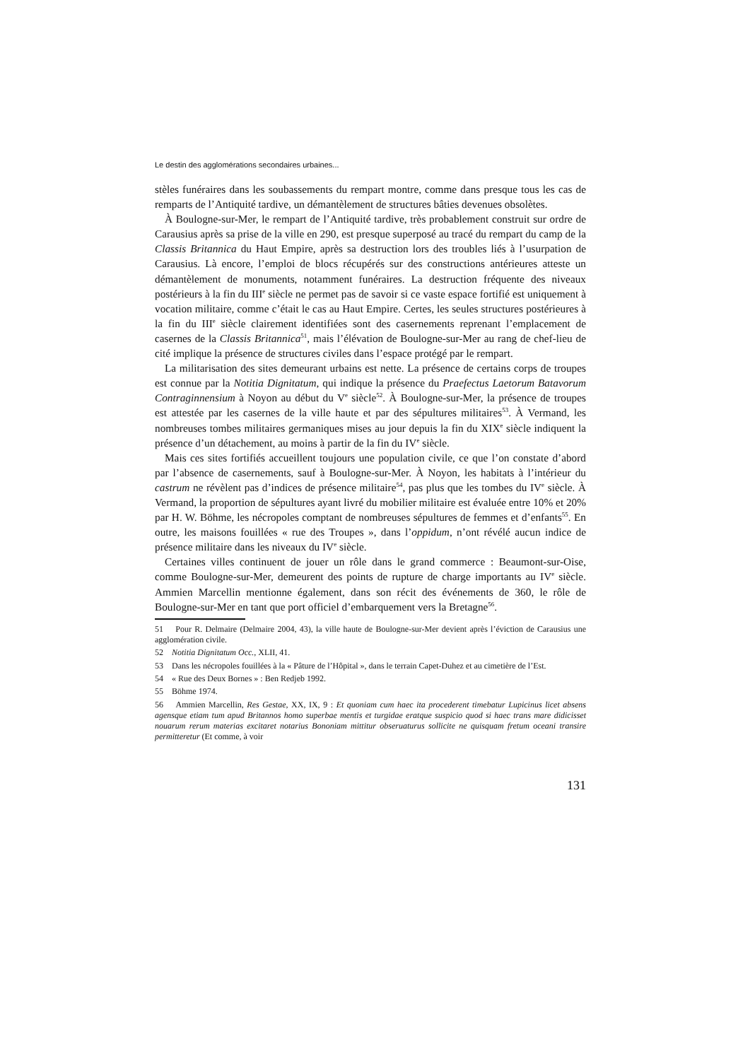Le destin des agglomérations secondaires urbaines...
stèles funéraires dans les soubassements du rempart montre, comme dans presque tous les cas de remparts de l’Antiquité tardive, un démantèlement de structures bâties devenues obsolètes.
À Boulogne-sur-Mer, le rempart de l’Antiquité tardive, très probablement construit sur ordre de Carausius après sa prise de la ville en 290, est presque superposé au tracé du rempart du camp de la Classis Britannica du Haut Empire, après sa destruction lors des troubles liés à l’usurpation de Carausius. Là encore, l’emploi de blocs récupérés sur des constructions antérieures atteste un démantèlement de monuments, notamment funéraires. La destruction fréquente des niveaux postérieurs à la fin du III<sup>e</sup> siècle ne permet pas de savoir si ce vaste espace fortifié est uniquement à vocation militaire, comme c’était le cas au Haut Empire. Certes, les seules structures postérieures à la fin du III<sup>e</sup> siècle clairement identifiées sont des casernements reprenant l’emplacement de casernes de la Classis Britannica<sup>51</sup>, mais l’élévation de Boulogne-sur-Mer au rang de chef-lieu de cité implique la présence de structures civiles dans l’espace protégé par le rempart.
La militarisation des sites demeurant urbains est nette. La présence de certains corps de troupes est connue par la Notitia Dignitatum, qui indique la présence du Praefectus Laetorum Batavorum Contraginnensium à Noyon au début du V<sup>e</sup> siècle<sup>52</sup>. À Boulogne-sur-Mer, la présence de troupes est attestée par les casernes de la ville haute et par des sépultures militaires<sup>53</sup>. À Vermand, les nombreuses tombes militaires germaniques mises au jour depuis la fin du XIX<sup>e</sup> siècle indiquent la présence d’un détachement, au moins à partir de la fin du IV<sup>e</sup> siècle.
Mais ces sites fortifiés accueillent toujours une population civile, ce que l’on constate d’abord par l’absence de casernements, sauf à Boulogne-sur-Mer. À Noyon, les habitats à l’intérieur du castrum ne révèlent pas d’indices de présence militaire<sup>54</sup>, pas plus que les tombes du IV<sup>e</sup> siècle. À Vermand, la proportion de sépultures ayant livré du mobilier militaire est évaluée entre 10% et 20% par H. W. Böhme, les nécropoles comptant de nombreuses sépultures de femmes et d’enfants<sup>55</sup>. En outre, les maisons fouillées « rue des Troupes », dans l’oppidum, n’ont révélé aucun indice de présence militaire dans les niveaux du IV<sup>e</sup> siècle.
Certaines villes continuent de jouer un rôle dans le grand commerce : Beaumont-sur-Oise, comme Boulogne-sur-Mer, demeurent des points de rupture de charge importants au IV<sup>e</sup> siècle. Ammien Marcellin mentionne également, dans son récit des événements de 360, le rôle de Boulogne-sur-Mer en tant que port officiel d’embarquement vers la Bretagne<sup>56</sup>.
51 Pour R. Delmaire (Delmaire 2004, 43), la ville haute de Boulogne-sur-Mer devient après l’éviction de Carausius une agglomération civile.
52 Notitia Dignitatum Occ., XLII, 41.
53 Dans les nécropoles fouillées à la « Pâture de l’Hôpital », dans le terrain Capet-Duhez et au cimetière de l’Est.
54 « Rue des Deux Bornes » : Ben Redjeb 1992.
55 Böhme 1974.
56 Ammien Marcellin, Res Gestae, XX, IX, 9 : Et quoniam cum haec ita procederent timebatur Lupicinus licet absens agensque etiam tum apud Britannos homo superbae mentis et turgidae eratque suspicio quod si haec trans mare didicisset nouarum rerum materias excitaret notarius Bononiam mittitur obseruaturus sollicite ne quisquam fretum oceani transire permitteretur (Et comme, à voir
131